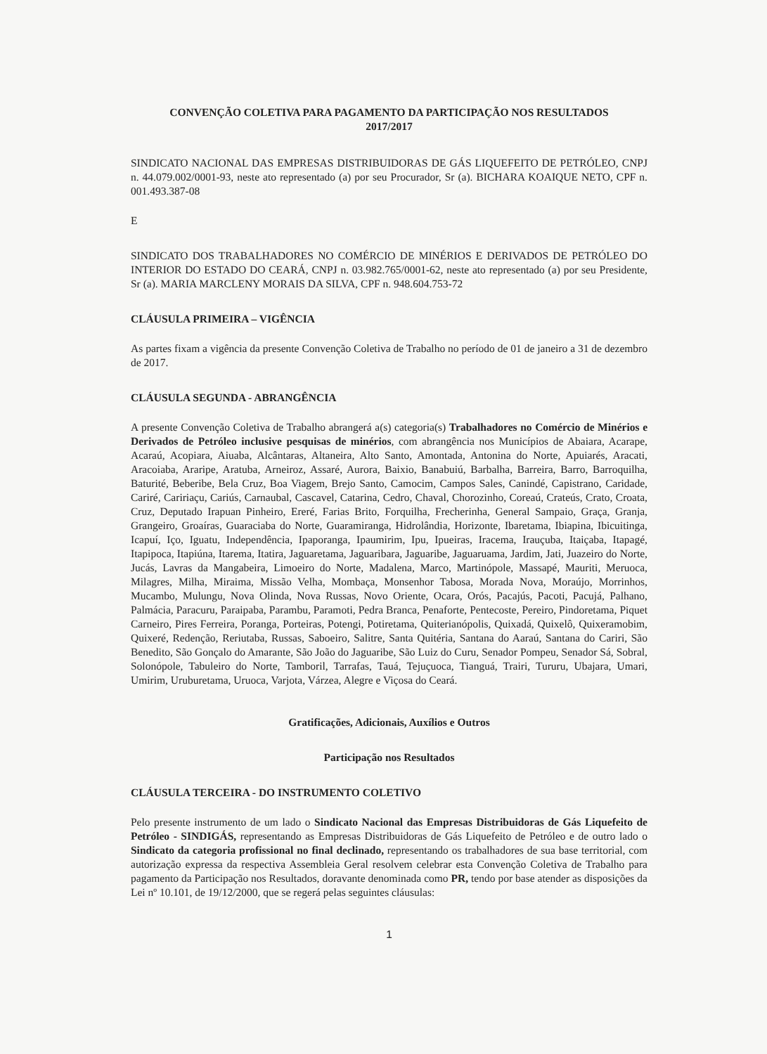CONVENÇÃO COLETIVA PARA PAGAMENTO DA PARTICIPAÇÃO NOS RESULTADOS
2017/2017
SINDICATO NACIONAL DAS EMPRESAS DISTRIBUIDORAS DE GÁS LIQUEFEITO DE PETRÓLEO, CNPJ n. 44.079.002/0001-93, neste ato representado (a) por seu Procurador, Sr (a). BICHARA KOAIQUE NETO, CPF n. 001.493.387-08
E
SINDICATO DOS TRABALHADORES NO COMÉRCIO DE MINÉRIOS E DERIVADOS DE PETRÓLEO DO INTERIOR DO ESTADO DO CEARÁ, CNPJ n. 03.982.765/0001-62, neste ato representado (a) por seu Presidente, Sr (a). MARIA MARCLENY MORAIS DA SILVA, CPF n. 948.604.753-72
CLÁUSULA PRIMEIRA – VIGÊNCIA
As partes fixam a vigência da presente Convenção Coletiva de Trabalho no período de 01 de janeiro a 31 de dezembro de 2017.
CLÁUSULA SEGUNDA - ABRANGÊNCIA
A presente Convenção Coletiva de Trabalho abrangerá a(s) categoria(s) Trabalhadores no Comércio de Minérios e Derivados de Petróleo inclusive pesquisas de minérios, com abrangência nos Municípios de Abaiara, Acarape, Acaraú, Acopiara, Aiuaba, Alcântaras, Altaneira, Alto Santo, Amontada, Antonina do Norte, Apuiarés, Aracati, Aracoiaba, Araripe, Aratuba, Arneiroz, Assaré, Aurora, Baixio, Banabuiú, Barbalha, Barreira, Barro, Barroquilha, Baturité, Beberibe, Bela Cruz, Boa Viagem, Brejo Santo, Camocim, Campos Sales, Canindé, Capistrano, Caridade, Cariré, Caririaçu, Cariús, Carnaubal, Cascavel, Catarina, Cedro, Chaval, Chorozinho, Coreaú, Crateús, Crato, Croata, Cruz, Deputado Irapuan Pinheiro, Ereré, Farias Brito, Forquilha, Frecherinha, General Sampaio, Graça, Granja, Grangeiro, Groaíras, Guaraciaba do Norte, Guaramiranga, Hidrolândia, Horizonte, Ibaretama, Ibiapina, Ibicuitinga, Icapuí, Iço, Iguatu, Independência, Ipaporanga, Ipaumirim, Ipu, Ipueiras, Iracema, Irauçuba, Itaiçaba, Itapagé, Itapipoca, Itapiúna, Itarema, Itatira, Jaguaretama, Jaguaribara, Jaguaribe, Jaguaruama, Jardim, Jati, Juazeiro do Norte, Jucás, Lavras da Mangabeira, Limoeiro do Norte, Madalena, Marco, Martinópole, Massapé, Mauriti, Meruoca, Milagres, Milha, Miraima, Missão Velha, Mombaça, Monsenhor Tabosa, Morada Nova, Moraújo, Morrinhos, Mucambo, Mulungu, Nova Olinda, Nova Russas, Novo Oriente, Ocara, Orós, Pacajús, Pacoti, Pacujá, Palhano, Palmácia, Paracuru, Paraipaba, Parambu, Paramoti, Pedra Branca, Penaforte, Pentecoste, Pereiro, Pindoretama, Piquet Carneiro, Pires Ferreira, Poranga, Porteiras, Potengi, Potiretama, Quiterianópolis, Quixadá, Quixelô, Quixeramobim, Quixeré, Redenção, Reriutaba, Russas, Saboeiro, Salitre, Santa Quitéria, Santana do Aaraú, Santana do Cariri, São Benedito, São Gonçalo do Amarante, São João do Jaguaribe, São Luiz do Curu, Senador Pompeu, Senador Sá, Sobral, Solonópole, Tabuleiro do Norte, Tamboril, Tarrafas, Tauá, Tejuçuoca, Tianguá, Trairi, Tururu, Ubajara, Umari, Umirim, Uruburetama, Uruoca, Varjota, Várzea, Alegre e Viçosa do Ceará.
Gratificações, Adicionais, Auxílios e Outros
Participação nos Resultados
CLÁUSULA TERCEIRA - DO INSTRUMENTO COLETIVO
Pelo presente instrumento de um lado o Sindicato Nacional das Empresas Distribuidoras de Gás Liquefeito de Petróleo - SINDIGÁS, representando as Empresas Distribuidoras de Gás Liquefeito de Petróleo e de outro lado o Sindicato da categoria profissional no final declinado, representando os trabalhadores de sua base territorial, com autorização expressa da respectiva Assembleia Geral resolvem celebrar esta Convenção Coletiva de Trabalho para pagamento da Participação nos Resultados, doravante denominada como PR, tendo por base atender as disposições da Lei nº 10.101, de 19/12/2000, que se regerá pelas seguintes cláusulas:
1